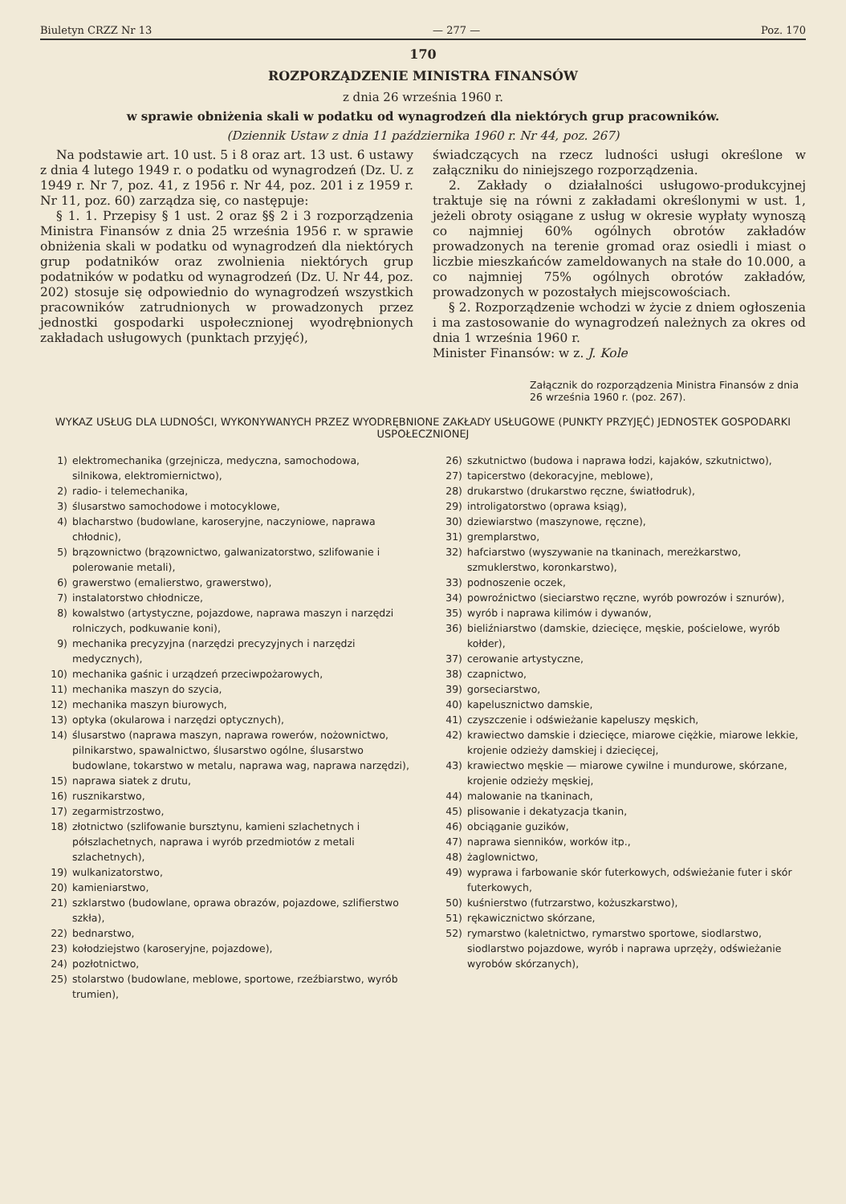Biuletyn CRZZ Nr 13 — 277 — Poz. 170
170
ROZPORZĄDZENIE MINISTRA FINANSÓW
z dnia 26 września 1960 r.
w sprawie obniżenia skali w podatku od wynagrodzeń dla niektórych grup pracowników.
(Dziennik Ustaw z dnia 11 października 1960 r. Nr 44, poz. 267)
Na podstawie art. 10 ust. 5 i 8 oraz art. 13 ust. 6 ustawy z dnia 4 lutego 1949 r. o podatku od wynagrodzeń (Dz. U. z 1949 r. Nr 7, poz. 41, z 1956 r. Nr 44, poz. 201 i z 1959 r. Nr 11, poz. 60) zarządza się, co następuje:
§ 1. 1. Przepisy § 1 ust. 2 oraz §§ 2 i 3 rozporządzenia Ministra Finansów z dnia 25 września 1956 r. w sprawie obniżenia skali w podatku od wynagrodzeń dla niektórych grup podatników oraz zwolnienia niektórych grup podatników w podatku od wynagrodzeń (Dz. U. Nr 44, poz. 202) stosuje się odpowiednio do wynagrodzeń wszystkich pracowników zatrudnionych w prowadzonych przez jednostki gospodarki uspołecznionej wyodrębnionych zakładach usługowych (punktach przyjęć),
świadczących na rzecz ludności usługi określone w załączniku do niniejszego rozporządzenia.
2. Zakłady o działalności usługowo-produkcyjnej traktuje się na równi z zakładami określonymi w ust. 1, jeżeli obroty osiągane z usług w okresie wypłaty wynoszą co najmniej 60% ogólnych obrotów zakładów prowadzonych na terenie gromad oraz osiedli i miast o liczbie mieszkańców zameldowanych na stałe do 10.000, a co najmniej 75% ogólnych obrotów zakładów, prowadzonych w pozostałych miejscowościach.
§ 2. Rozporządzenie wchodzi w życie z dniem ogłoszenia i ma zastosowanie do wynagrodzeń należnych za okres od dnia 1 września 1960 r.
Minister Finansów: w z. J. Kole
Załącznik do rozporządzenia Ministra Finansów z dnia 26 września 1960 r. (poz. 267).
WYKAZ USŁUG DLA LUDNOŚCI, WYKONYWANYCH PRZEZ WYODRĘBNIONE ZAKŁADY USŁUGOWE (PUNKTY PRZYJĘĆ) JEDNOSTEK GOSPODARKI USPOŁECZNIONEJ
1) elektromechanika (grzejnicza, medyczna, samochodowa, silnikowa, elektromiernictwo),
2) radio- i telemechanika,
3) ślusarstwo samochodowe i motocyklowe,
4) blacharstwo (budowlane, karoseryjne, naczyniowe, naprawa chłodnic),
5) brązownictwo (brązownictwo, galwanizatorstwo, szlifowanie i polerowanie metali),
6) grawerstwo (emalierstwo, grawerstwo),
7) instalatorstwo chłodnicze,
8) kowalstwo (artystyczne, pojazdowe, naprawa maszyn i narzędzi rolniczych, podkuwanie koni),
9) mechanika precyzyjna (narzędzi precyzyjnych i narzędzi medycznych),
10) mechanika gaśnic i urządzeń przeciwpożarowych,
11) mechanika maszyn do szycia,
12) mechanika maszyn biurowych,
13) optyka (okularowa i narzędzi optycznych),
14) ślusarstwo (naprawa maszyn, naprawa rowerów, nożownictwo, pilnikarstwo, spawalnictwo, ślusarstwo ogólne, ślusarstwo budowlane, tokarstwo w metalu, naprawa wag, naprawa narzędzi),
15) naprawa siatek z drutu,
16) rusznikarstwo,
17) zegarmistrzostwo,
18) złotnictwo (szlifowanie bursztynu, kamieni szlachetnych i półszlachetnych, naprawa i wyrób przedmiotów z metali szlachetnych),
19) wulkanizatorstwo,
20) kamieniarstwo,
21) szklarstwo (budowlane, oprawa obrazów, pojazdowe, szlifierstwo szkła),
22) bednarstwo,
23) kołodziejstwo (karoseryjne, pojazdowe),
24) pozłotnictwo,
25) stolarstwo (budowlane, meblowe, sportowe, rzeźbiarstwo, wyrób trumien),
26) szkutnictwo (budowa i naprawa łodzi, kajaków, szkutnictwo),
27) tapicerstwo (dekoracyjne, meblowe),
28) drukarstwo (drukarstwo ręczne, światłodruk),
29) introligatorstwo (oprawa ksiąg),
30) dziewiarstwo (maszynowe, ręczne),
31) gremplarstwo,
32) hafciarstwo (wyszywanie na tkaninach, mereżkarstwo, szmuklerstwo, koronkarstwo),
33) podnoszenie oczek,
34) powroźnictwo (sieciarstwo ręczne, wyrób powrozów i sznurów),
35) wyrób i naprawa kilimów i dywanów,
36) bieliźniarstwo (damskie, dziecięce, męskie, pościelowe, wyrób kołder),
37) cerowanie artystyczne,
38) czapnictwo,
39) gorseciarstwo,
40) kapelusznictwo damskie,
41) czyszczenie i odświeżanie kapeluszy męskich,
42) krawiectwo damskie i dziecięce, miarowe ciężkie, miarowe lekkie, krojenie odzieży damskiej i dziecięcej,
43) krawiectwo męskie — miarowe cywilne i mundurowe, skórzane, krojenie odzieży męskiej,
44) malowanie na tkaninach,
45) plisowanie i dekatyzacja tkanin,
46) obciąganie guzików,
47) naprawa sienników, worków itp.,
48) żaglownictwo,
49) wyprawa i farbowanie skór futerkowych, odświeżanie futer i skór futerkowych,
50) kuśnierstwo (futrzarstwo, kożuszkarstwo),
51) rękawicznictwo skórzane,
52) rymarstwo (kaletnictwo, rymarstwo sportowe, siodlarstwo, siodlarstwo pojazdowe, wyrób i naprawa uprzęży, odświeżanie wyrobów skórzanych),